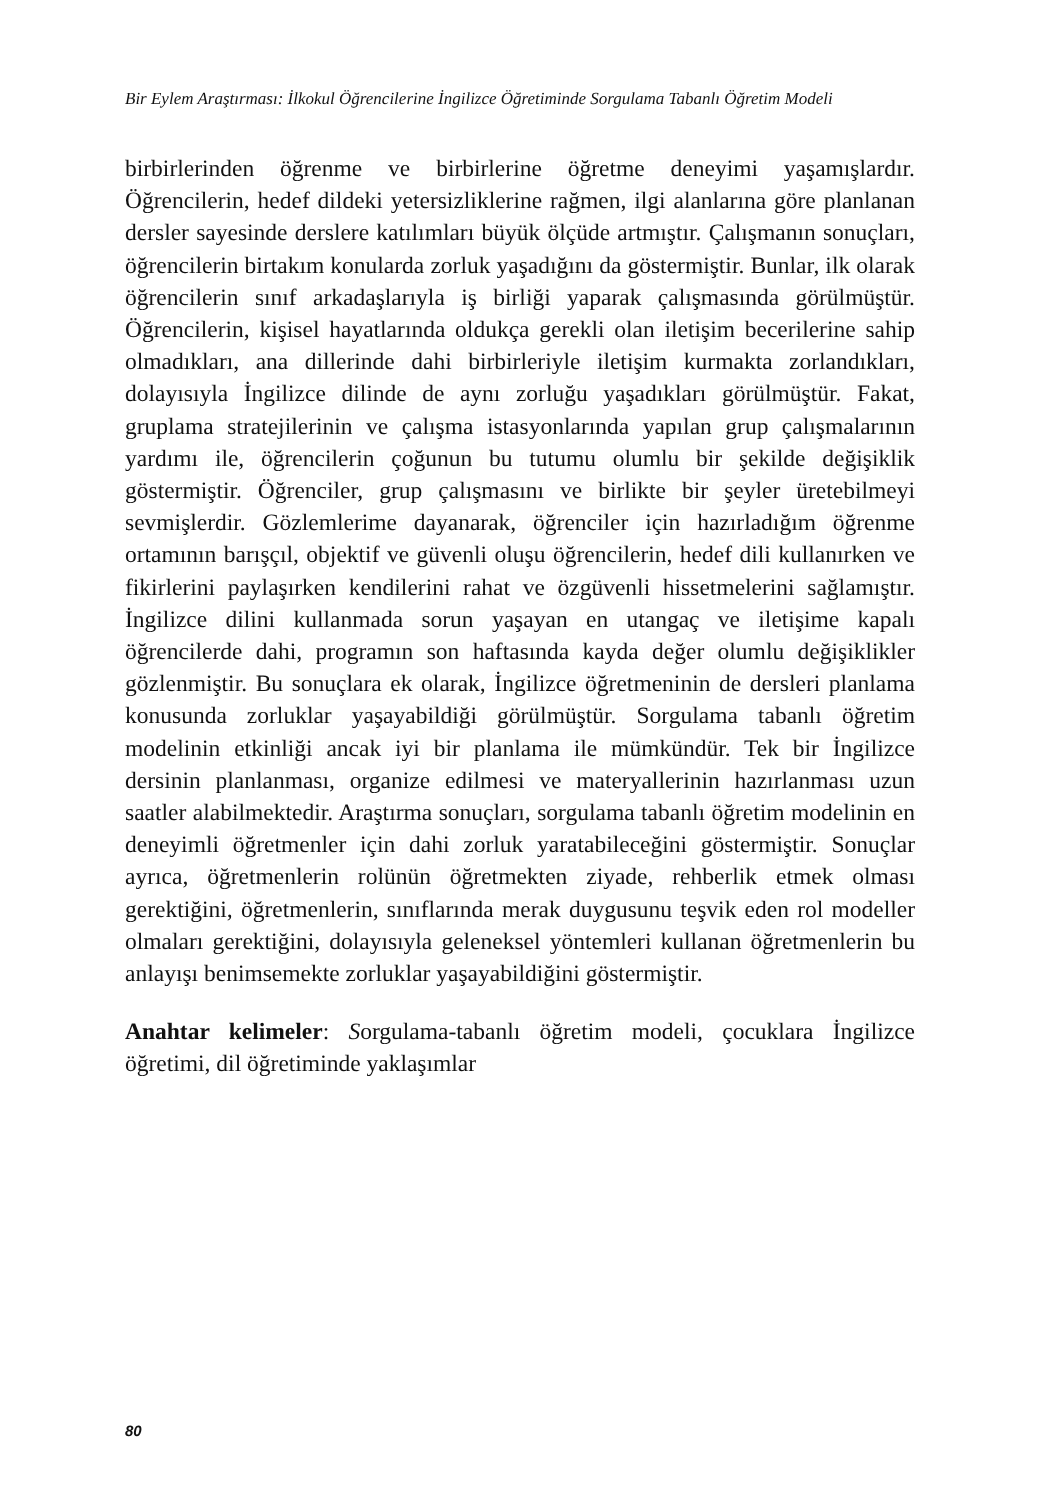Bir Eylem Araştırması: İlkokul Öğrencilerine İngilizce Öğretiminde Sorgulama Tabanlı Öğretim Modeli
birbirlerinden öğrenme ve birbirlerine öğretme deneyimi yaşamışlardır. Öğrencilerin, hedef dildeki yetersizliklerine rağmen, ilgi alanlarına göre planlanan dersler sayesinde derslere katılımları büyük ölçüde artmıştır. Çalışmanın sonuçları, öğrencilerin birtakım konularda zorluk yaşadığını da göstermiştir. Bunlar, ilk olarak öğrencilerin sınıf arkadaşlarıyla iş birliği yaparak çalışmasında görülmüştür. Öğrencilerin, kişisel hayatlarında oldukça gerekli olan iletişim becerilerine sahip olmadıkları, ana dillerinde dahi birbirleriyle iletişim kurmakta zorlandıkları, dolayısıyla İngilizce dilinde de aynı zorluğu yaşadıkları görülmüştür. Fakat, gruplama stratejilerinin ve çalışma istasyonlarında yapılan grup çalışmalarının yardımı ile, öğrencilerin çoğunun bu tutumu olumlu bir şekilde değişiklik göstermiştir. Öğrenciler, grup çalışmasını ve birlikte bir şeyler üretebilmeyi sevmişlerdir. Gözlemlerime dayanarak, öğrenciler için hazırladığım öğrenme ortamının barışçıl, objektif ve güvenli oluşu öğrencilerin, hedef dili kullanırken ve fikirlerini paylaşırken kendilerini rahat ve özgüvenli hissetmelerini sağlamıştır. İngilizce dilini kullanmada sorun yaşayan en utangaç ve iletişime kapalı öğrencilerde dahi, programın son haftasında kayda değer olumlu değişiklikler gözlenmiştir. Bu sonuçlara ek olarak, İngilizce öğretmeninin de dersleri planlama konusunda zorluklar yaşayabildiği görülmüştür. Sorgulama tabanlı öğretim modelinin etkinliği ancak iyi bir planlama ile mümkündür. Tek bir İngilizce dersinin planlanması, organize edilmesi ve materyallerinin hazırlanması uzun saatler alabilmektedir. Araştırma sonuçları, sorgulama tabanlı öğretim modelinin en deneyimli öğretmenler için dahi zorluk yaratabileceğini göstermiştir. Sonuçlar ayrıca, öğretmenlerin rolünün öğretmekten ziyade, rehberlik etmek olması gerektiğini, öğretmenlerin, sınıflarında merak duygusunu teşvik eden rol modeller olmaları gerektiğini, dolayısıyla geleneksel yöntemleri kullanan öğretmenlerin bu anlayışı benimsemekte zorluklar yaşayabildiğini göstermiştir.
Anahtar kelimeler: Sorgulama-tabanlı öğretim modeli, çocuklara İngilizce öğretimi, dil öğretiminde yaklaşımlar
80